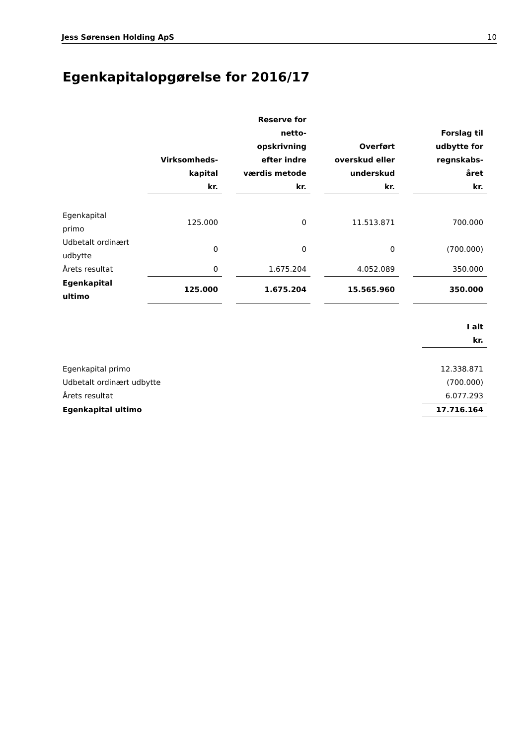Jess Sørensen Holding ApS 10
Egenkapitalopgørelse for 2016/17
| | Virksomheds- kapital kr. | | Reserve for netto- opskrivning efter indre værdis metode kr. | | Overført overskud eller underskud kr. | | Forslag til udbytte for regnskabs- året kr. |
| Egenkapital primo | 125.000 | | 0 | | 11.513.871 | | 700.000 |
| Udbetalt ordinært udbytte | 0 | | 0 | | 0 | | (700.000) |
| Årets resultat | 0 | | 1.675.204 | | 4.052.089 | | 350.000 |
| Egenkapital ultimo | 125.000 | | 1.675.204 | | 15.565.960 | | 350.000 |
| | I alt kr. |
| --- | --- |
| Egenkapital primo | 12.338.871 |
| Udbetalt ordinært udbytte | (700.000) |
| Årets resultat | 6.077.293 |
| Egenkapital ultimo | 17.716.164 |